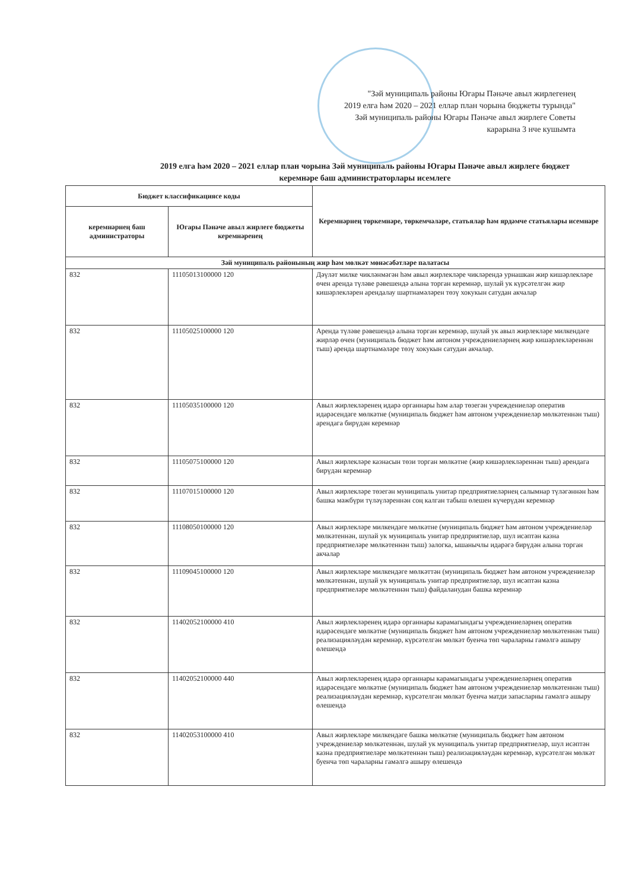"Зәй муниципаль районы Югары Пәнәче авыл жирлегенең
2019 елга һәм 2020 – 2021 еллар план чорына бюджеты турында"
Зәй муниципаль районы Югары Пәнәче авыл жирлеге Советы
карарына 3 нче кушымта
2019 елга һәм 2020 – 2021 еллар план чорына Зәй муниципаль районы Югары Пәнәче авыл жирлеге бюджет
керемнәре баш администраторлары исемлеге
| Бюджет классификациясе коды | | Керемнәрнең төркемнәре, төркемчәләре, статьялар һәм ярдәмче статьялары исемнәре |
| --- | --- | --- |
| керемнәрнең баш администраторы | Югары Пәнәче авыл жирлеге бюджеты керемнәренең | |
| Зәй муниципаль районының жир һәм мөлкәт мөнәсәбәтләре палатасы | | |
| 832 | 11105013100000 120 | Дәүләт милке чикләнмәгән һәм авыл жирлекләре чикләрендә урнашкан жир кишәрлекләре өчен аренда түләве рәвешендә алына торган керемнәр, шулай ук күрсәтелгән жир кишәрлекләрен арендалау шартнамәләрен төзү хокукын сатудан акчалар |
| 832 | 11105025100000 120 | Аренда түләве рәвешендә алына торган керемнәр, шулай ук авыл жирлекләре милкендәге жирләр өчен (муниципаль бюджет һәм автоном учреждениеләрнең жир кишәрлекләреннән тыш) аренда шартнамәләре төзү хокукын сатудан акчалар. |
| 832 | 11105035100000 120 | Авыл жирлекләренең идарә органнары һәм алар төзегән учреждениеләр оператив идарәсендәге мөлкәтне (муниципаль бюджет һәм автоном учреждениеләр мөлкәтеннән тыш) арендага бирүдән керемнәр |
| 832 | 11105075100000 120 | Авыл жирлекләре казнасын төзи торган мөлкәтне (жир кишәрлекләреннән тыш) арендага бирүдән керемнәр |
| 832 | 11107015100000 120 | Авыл жирлекләре төзегән муниципаль унитар предприятиеләрнең салымнар түләгәннән һәм башка мәжбүри түләүләреннән соң калган табыш өлешен күчерүдән керемнәр |
| 832 | 11108050100000 120 | Авыл жирлекләре милкендәге мөлкәтне (муниципаль бюджет һәм автоном учреждениеләр мөлкәтеннән, шулай ук муниципаль унитар предприятиеләр, шул исәптән казна предприятиеләре мөлкәтеннән тыш) залогка, ышанычлы идарәгә бирүдән алына торган акчалар |
| 832 | 11109045100000 120 | Авыл жирлекләре милкендәге мөлкәттән (муниципаль бюджет һәм автоном учреждениеләр мөлкәтеннән, шулай ук муниципаль унитар предприятиеләр, шул исәптән казна предприятиеләре мөлкәтеннән тыш) файдаланудан башка керемнәр |
| 832 | 11402052100000 410 | Авыл жирлекләренең идарә органнары карамагындагы учреждениеләрнең оператив идарәсендәге мөлкәтне (муниципаль бюджет һәм автоном учреждениеләр мөлкәтеннән тыш) реализацияләүдән керемнәр, күрсәтелгән мөлкәт буенча төп чараларны гамәлгә ашыру өлешендә |
| 832 | 11402052100000 440 | Авыл жирлекләренең идарә органнары карамагындагы учреждениеләрнең оператив идарәсендәге мөлкәтне (муниципаль бюджет һәм автоном учреждениеләр мөлкәтеннән тыш) реализацияләүдән керемнәр, күрсәтелгән мөлкәт буенча матди запасларны гамәлгә ашыру өлешендә |
| 832 | 11402053100000 410 | Авыл жирлекләре милкендәге башка мөлкәтне (муниципаль бюджет һәм автоном учреждениеләр мөлкәтеннән, шулай ук муниципаль унитар предприятиеләр, шул исәптән казна предприятиеләре мөлкәтеннән тыш) реализацияләүдән керемнәр, күрсәтелгән мөлкәт буенча төп чараларны гамәлгә ашыру өлешендә |